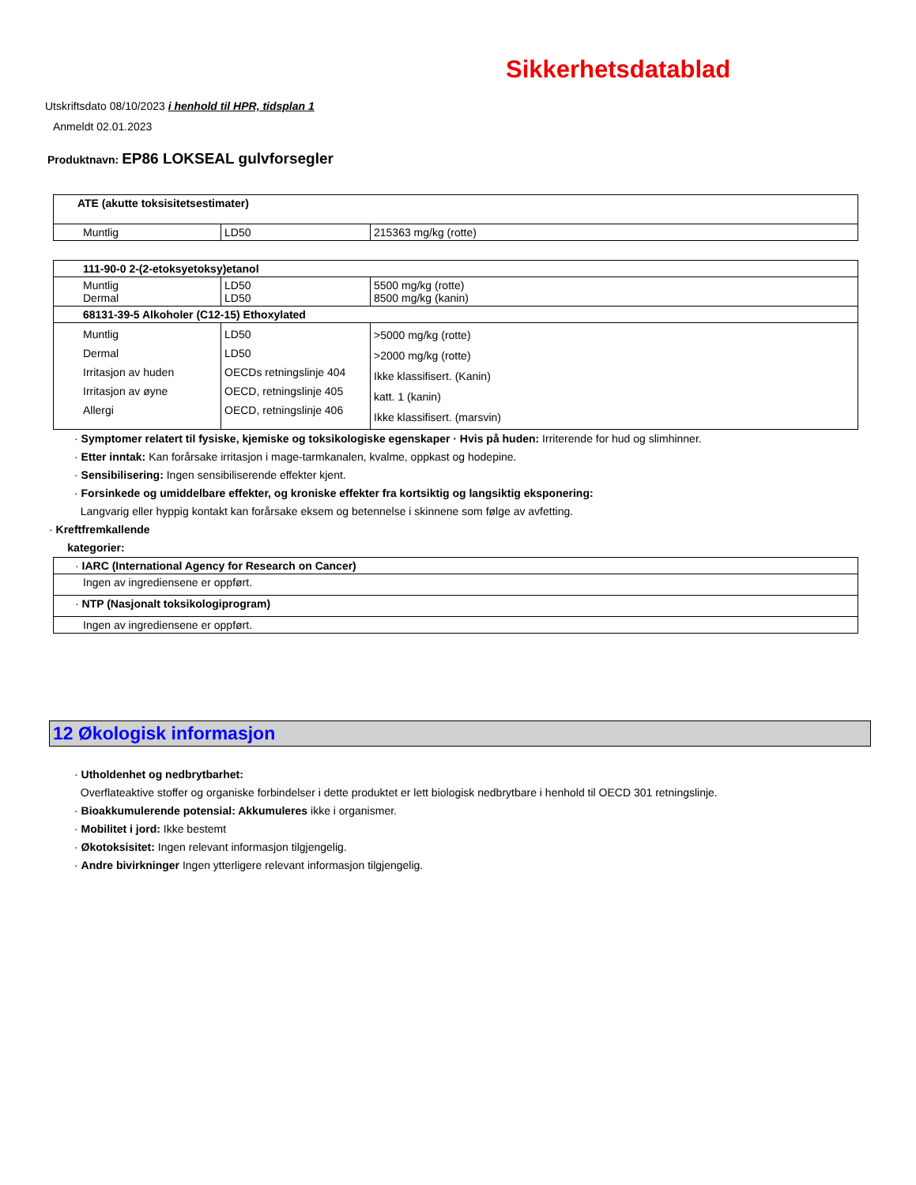Sikkerhetsdatablad
Utskriftsdato 08/10/2023 i henhold til HPR, tidsplan 1
Anmeldt 02.01.2023
Produktnavn: EP86 LOKSEAL gulvforsegler
| ATE (akutte toksisitetsestimater) | | |
| Muntlig | LD50 | 215363 mg/kg (rotte) |
| 111-90-0 2-(2-etoksyetoksy)etanol | | |
| Muntlig Dermal | LD50 LD50 | 5500 mg/kg (rotte) 8500 mg/kg (kanin) |
| 68131-39-5 Alkoholer (C12-15) Ethoxylated | | |
| Muntlig Dermal Irritasjon av huden Irritasjon av øyne Allergi | LD50 LD50 OECDs retningslinje 404 OECD, retningslinje 405 OECD, retningslinje 406 | >5000 mg/kg (rotte) >2000 mg/kg (rotte) Ikke klassifisert. (Kanin) katt. 1 (kanin) Ikke klassifisert. (marsvin) |
· Symptomer relatert til fysiske, kjemiske og toksikologiske egenskaper · Hvis på huden: Irriterende for hud og slimhinner.
· Etter inntak: Kan forårsake irritasjon i mage-tarmkanalen, kvalme, oppkast og hodepine.
· Sensibilisering: Ingen sensibiliserende effekter kjent.
· Forsinkede og umiddelbare effekter, og kroniske effekter fra kortsiktig og langsiktig eksponering:
Langvarig eller hyppig kontakt kan forårsake eksem og betennelse i skinnene som følge av avfetting.
· Kreftfremkallende
kategorier:
| · IARC (International Agency for Research on Cancer) |
| Ingen av ingrediensene er oppført. |
| · NTP (Nasjonalt toksikologiprogram) |
| Ingen av ingrediensene er oppført. |
12 Økologisk informasjon
· Utholdenhet og nedbrytbarhet:
Overflateaktive stoffer og organiske forbindelser i dette produktet er lett biologisk nedbrytbare i henhold til OECD 301 retningslinje.
· Bioakkumulerende potensial: Akkumuleres ikke i organismer.
· Mobilitet i jord: Ikke bestemt
· Økotoksisitet: Ingen relevant informasjon tilgjengelig.
· Andre bivirkninger Ingen ytterligere relevant informasjon tilgjengelig.